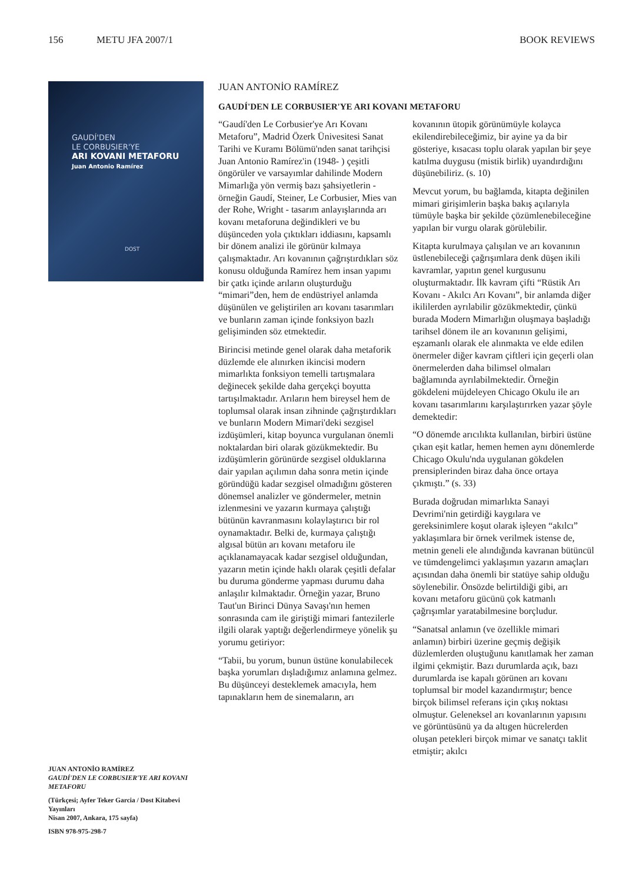156 METU JFA 2007/1 BOOK REVIEWS
GAUDÍ'DEN
LE CORBUSIER'YE
ARI KOVANI METAFORU
Juan Antonio Ramírez
DOST
JUAN ANTONİO RAMÍREZ
GAUDÍ'DEN LE CORBUSIER'YE ARI KOVANI METAFORU
(Türkçesi; Ayfer Teker Garcia / Dost Kitabevi Yayınları
Nisan 2007, Ankara, 175 sayfa)
ISBN 978-975-298-7
JUAN ANTONİO RAMÍREZ
GAUDÍ'DEN LE CORBUSIER'YE ARI KOVANI METAFORU
“Gaudí'den Le Corbusier'ye Arı Kovanı Metaforu”, Madrid Özerk Ünivesitesi Sanat Tarihi ve Kuramı Bölümü'nden sanat tarihçisi Juan Antonio Ramírez'in (1948- ) çeşitli öngörüler ve varsayımlar dahilinde Modern Mimarlığa yön vermiş bazı şahsiyetlerin - örneğin Gaudí, Steiner, Le Corbusier, Mies van der Rohe, Wright - tasarım anlayışlarında arı kovanı metaforuna değindikleri ve bu düşünceden yola çıktıkları iddiasını, kapsamlı bir dönem analizi ile görünür kılmaya çalışmaktadır. Arı kovanının çağrıştırdıkları söz konusu olduğunda Ramírez hem insan yapımı bir çatkı içinde arıların oluşturduğu “mimari”den, hem de endüstriyel anlamda düşünülen ve geliştirilen arı kovanı tasarımları ve bunların zaman içinde fonksiyon bazlı gelişiminden söz etmektedir.
Birincisi metinde genel olarak daha metaforik düzlemde ele alınırken ikincisi modern mimarlıkta fonksiyon temelli tartışmalara değinecek şekilde daha gerçekçi boyutta tartışılmaktadır. Arıların hem bireysel hem de toplumsal olarak insan zihninde çağrıştırdıkları ve bunların Modern Mimari'deki sezgisel izdüşümleri, kitap boyunca vurgulanan önemli noktalardan biri olarak gözükmektedir. Bu izdüşümlerin görünürde sezgisel olduklarına dair yapılan açılımın daha sonra metin içinde göründüğü kadar sezgisel olmadığını gösteren dönemsel analizler ve göndermeler, metnin izlenmesini ve yazarın kurmaya çalıştığı bütünün kavranmasını kolaylaştırıcı bir rol oynamaktadır. Belki de, kurmaya çalıştığı algısal bütün arı kovanı metaforu ile açıklanamayacak kadar sezgisel olduğundan, yazarın metin içinde haklı olarak çeşitli defalar bu duruma gönderme yapması durumu daha anlaşılır kılmaktadır. Örneğin yazar, Bruno Taut'un Birinci Dünya Savaşı'nın hemen sonrasında cam ile giriştiği mimari fantezilerle ilgili olarak yaptığı değerlendirmeye yönelik şu yorumu getiriyor:
“Tabii, bu yorum, bunun üstüne konulabilecek başka yorumları dışladığımız anlamına gelmez. Bu düşünceyi desteklemek amacıyla, hem tapınakların hem de sinemaların, arı
kovanının ütopik görünümüyle kolayca ekilendirebileceğimiz, bir ayine ya da bir gösteriye, kısacası toplu olarak yapılan bir şeye katılma duygusu (mistik birlik) uyandırdığını düşünebiliriz. (s. 10)
Mevcut yorum, bu bağlamda, kitapta değinilen mimari girişimlerin başka bakış açılarıyla tümüyle başka bir şekilde çözümlenebileceğine yapılan bir vurgu olarak görülebilir.
Kitapta kurulmaya çalışılan ve arı kovanının üstlenebileceği çağrışımlara denk düşen ikili kavramlar, yapıtın genel kurgusunu oluşturmaktadır. İlk kavram çifti “Rüstik Arı Kovanı - Akılcı Arı Kovanı”, bir anlamda diğer ikililerden ayrılabilir gözükmektedir, çünkü burada Modern Mimarlığın oluşmaya başladığı tarihsel dönem ile arı kovanının gelişimi, eşzamanlı olarak ele alınmakta ve elde edilen önermeler diğer kavram çiftleri için geçerli olan önermelerden daha bilimsel olmaları bağlamında ayrılabilmektedir. Örneğin gökdeleni müjdeleyen Chicago Okulu ile arı kovanı tasarımlarını karşılaştırırken yazar şöyle demektedir:
“O dönemde arıcılıkta kullanılan, birbiri üstüne çıkan eşit katlar, hemen hemen aynı dönemlerde Chicago Okulu'nda uygulanan gökdelen prensiplerinden biraz daha önce ortaya çıkmıştı.” (s. 33)
Burada doğrudan mimarlıkta Sanayi Devrimi'nin getirdiği kaygılara ve gereksinimlere koşut olarak işleyen “akılcı” yaklaşımlara bir örnek verilmek istense de, metnin geneli ele alındığında kavranan bütüncül ve tümdengelimci yaklaşımın yazarın amaçları açısından daha önemli bir statüye sahip olduğu söylenebilir. Önsözde belirtildiği gibi, arı kovanı metaforu gücünü çok katmanlı çağrışımlar yaratabilmesine borçludur.
“Sanatsal anlamın (ve özellikle mimari anlamın) birbiri üzerine geçmiş değişik düzlemlerden oluştuğunu kanıtlamak her zaman ilgimi çekmiştir. Bazı durumlarda açık, bazı durumlarda ise kapalı görünen arı kovanı toplumsal bir model kazandırmıştır; bence birçok bilimsel referans için çıkış noktası olmuştur. Geleneksel arı kovanlarının yapısını ve görüntüsünü ya da altıgen hücrelerden oluşan petekleri birçok mimar ve sanatçı taklit etmiştir; akılcı